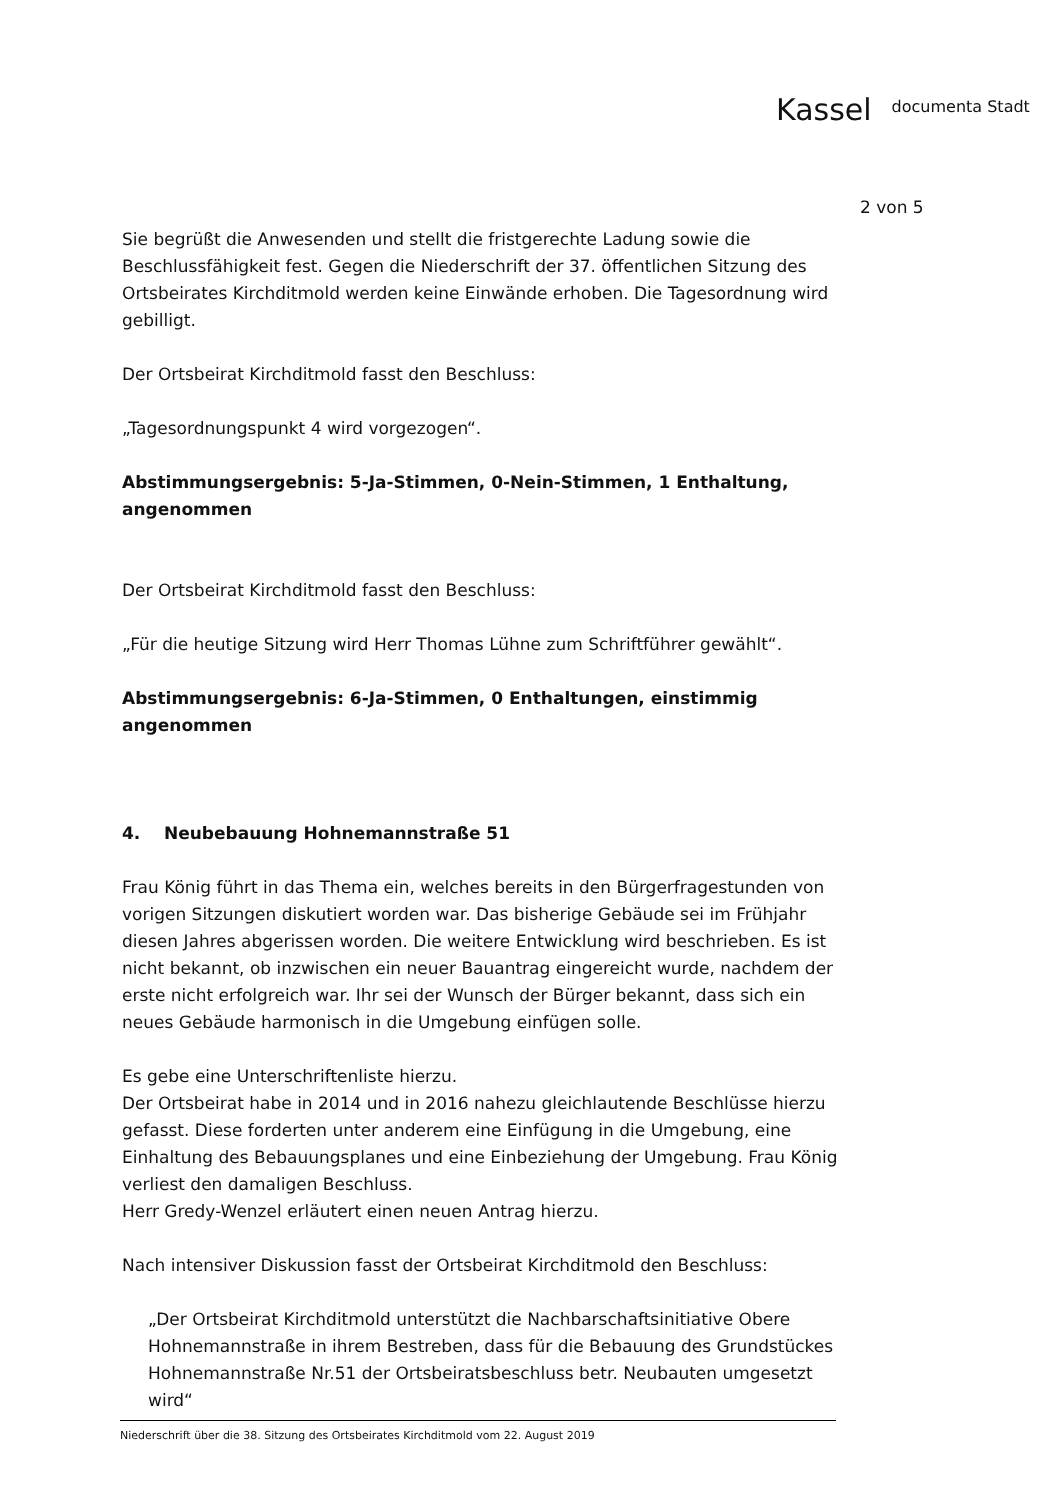Kassel documenta Stadt
2 von 5
Sie begrüßt die Anwesenden und stellt die fristgerechte Ladung sowie die Beschlussfähigkeit fest. Gegen die Niederschrift der 37. öffentlichen Sitzung des Ortsbeirates Kirchditmold werden keine Einwände erhoben. Die Tagesordnung wird gebilligt.
Der Ortsbeirat Kirchditmold fasst den Beschluss:
„Tagesordnungspunkt 4 wird vorgezogen“.
Abstimmungsergebnis: 5-Ja-Stimmen, 0-Nein-Stimmen, 1 Enthaltung, angenommen
Der Ortsbeirat Kirchditmold fasst den Beschluss:
„Für die heutige Sitzung wird Herr Thomas Lühne zum Schriftführer gewählt“.
Abstimmungsergebnis: 6-Ja-Stimmen, 0 Enthaltungen, einstimmig angenommen
4. Neubebauung Hohnemannstraße 51
Frau König führt in das Thema ein, welches bereits in den Bürgerfragestunden von vorigen Sitzungen diskutiert worden war. Das bisherige Gebäude sei im Frühjahr diesen Jahres abgerissen worden. Die weitere Entwicklung wird beschrieben. Es ist nicht bekannt, ob inzwischen ein neuer Bauantrag eingereicht wurde, nachdem der erste nicht erfolgreich war. Ihr sei der Wunsch der Bürger bekannt, dass sich ein neues Gebäude harmonisch in die Umgebung einfügen solle.
Es gebe eine Unterschriftenliste hierzu.
Der Ortsbeirat habe in 2014 und in 2016 nahezu gleichlautende Beschlüsse hierzu gefasst. Diese forderten unter anderem eine Einfügung in die Umgebung, eine Einhaltung des Bebauungsplanes und eine Einbeziehung der Umgebung. Frau König verliest den damaligen Beschluss.
Herr Gredy-Wenzel erläutert einen neuen Antrag hierzu.
Nach intensiver Diskussion fasst der Ortsbeirat Kirchditmold den Beschluss:
„Der Ortsbeirat Kirchditmold unterstützt die Nachbarschaftsinitiative Obere Hohnemannstraße in ihrem Bestreben, dass für die Bebauung des Grundstückes Hohnemannstraße Nr.51 der Ortsbeiratsbeschluss betr. Neubauten umgesetzt wird“
Niederschrift über die 38. Sitzung des Ortsbeirates Kirchditmold vom 22. August 2019